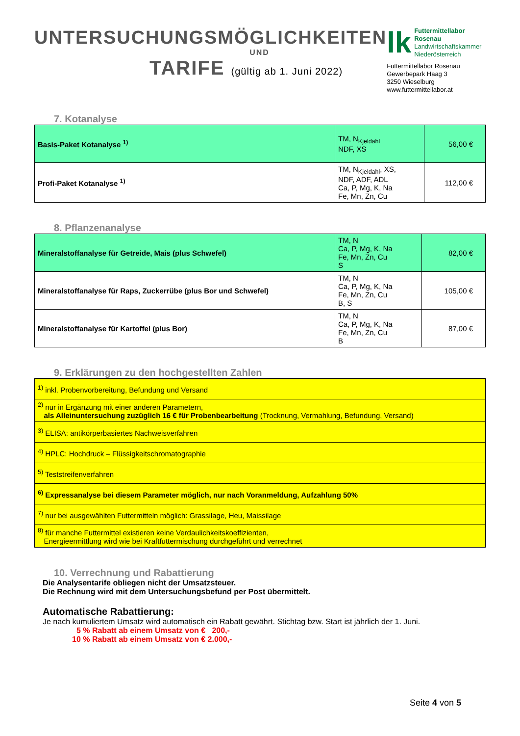UNTERSUCHUNGSMÖGLICHKEITEN
UND
TARIFE (gültig ab 1. Juni 2022)
lk
Futtermittellabor Rosenau
Landwirtschaftskammer
Niederösterreich
Futtermittellabor Rosenau
Gewerbepark Haag 3
3250 Wieselburg
www.futtermittellabor.at
7. Kotanalyse
| Basis-Paket Kotanalyse <sup>1)</sup> | TM, N<sub>Kjeldahl</sub> NDF, XS | 56,00 € |
| Profi-Paket Kotanalyse <sup>1)</sup> | TM, N<sub>Kjeldahl</sub>, XS, NDF, ADF, ADL Ca, P, Mg, K, Na Fe, Mn, Zn, Cu | 112,00 € |
8. Pflanzenanalyse
| Mineralstoffanalyse für Getreide, Mais (plus Schwefel) | TM, N Ca, P, Mg, K, Na Fe, Mn, Zn, Cu S | 82,00 € |
| Mineralstoffanalyse für Raps, Zuckerrübe (plus Bor und Schwefel) | TM, N Ca, P, Mg, K, Na Fe, Mn, Zn, Cu B, S | 105,00 € |
| Mineralstoffanalyse für Kartoffel (plus Bor) | TM, N Ca, P, Mg, K, Na Fe, Mn, Zn, Cu B | 87,00 € |
9. Erklärungen zu den hochgestellten Zahlen
| <sup>1)</sup> inkl. Probenvorbereitung, Befundung und Versand |
| <sup>2)</sup> nur in Ergänzung mit einer anderen Parametern, als Alleinuntersuchung zuzüglich 16 € für Probenbearbeitung (Trocknung, Vermahlung, Befundung, Versand) |
| <sup>3)</sup> ELISA: antikörperbasiertes Nachweisverfahren |
| <sup>4)</sup> HPLC: Hochdruck – Flüssigkeitschromatographie |
| <sup>5)</sup> Teststreifenverfahren |
| <sup>6)</sup> Expressanalyse bei diesem Parameter möglich, nur nach Voranmeldung, Aufzahlung 50% |
| <sup>7)</sup> nur bei ausgewählten Futtermitteln möglich: Grassilage, Heu, Maissilage |
| <sup>8)</sup> für manche Futtermittel existieren keine Verdaulichkeitskoeffizienten, Energieermittlung wird wie bei Kraftfuttermischung durchgeführt und verrechnet |
10. Verrechnung und Rabattierung
Die Analysentarife obliegen nicht der Umsatzsteuer.
Die Rechnung wird mit dem Untersuchungsbefund per Post übermittelt.
Automatische Rabattierung:
Je nach kumuliertem Umsatz wird automatisch ein Rabatt gewährt. Stichtag bzw. Start ist jährlich der 1. Juni.
5 % Rabatt ab einem Umsatz von € 200,-
10 % Rabatt ab einem Umsatz von € 2.000,-
Seite 4 von 5